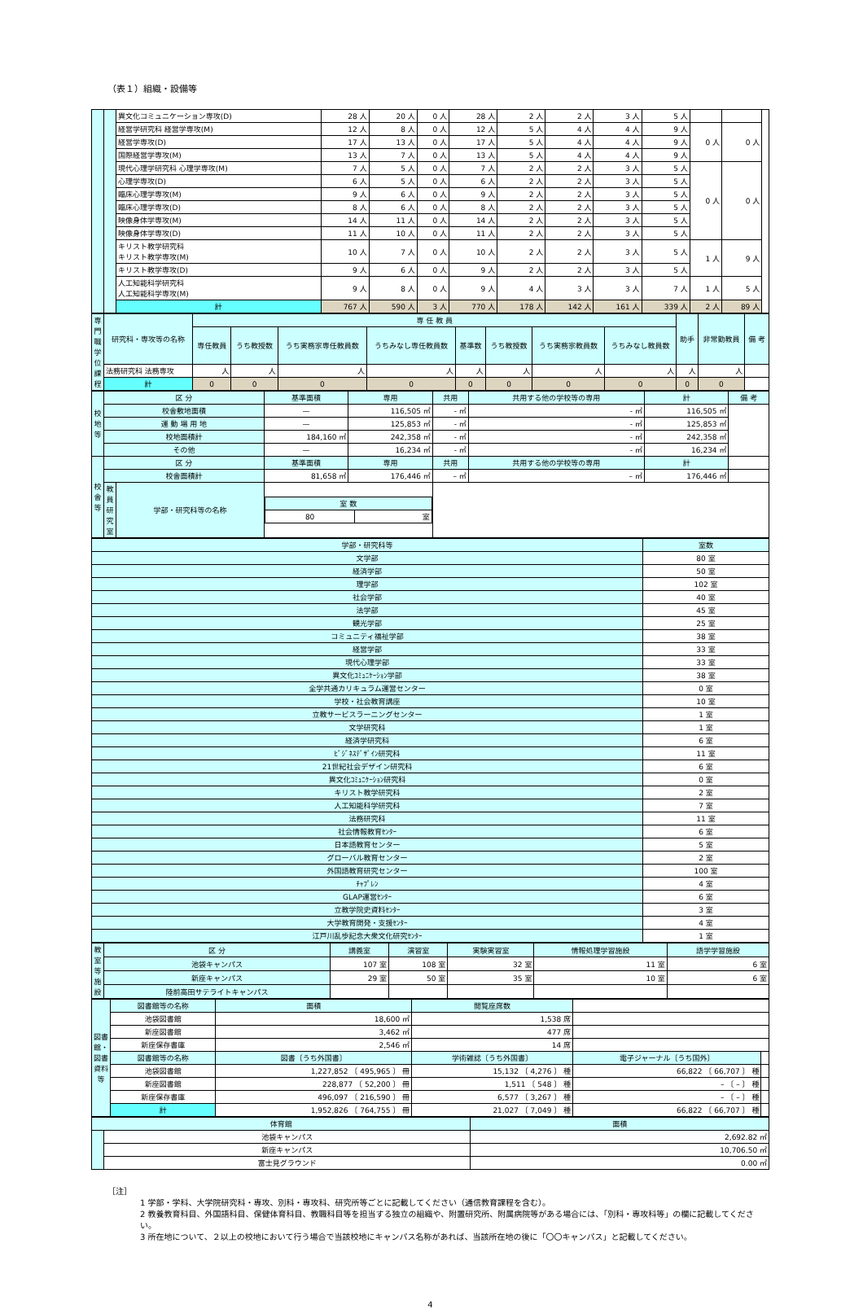（表１）組織・設備等
| | | 異文化コミュニケーション専攻(D) | 28 人 | 20 人 | 0 人 | 28 人 | 2 人 | 2 人 | 3 人 | 5 人 | | | |
| | | 経営学研究科 経営学専攻(M) | 12 人 | 8 人 | 0 人 | 12 人 | 5 人 | 4 人 | 4 人 | 9 人 | 0 人 | 0 人 | |
| | | 経営学専攻(D) | 17 人 | 13 人 | 0 人 | 17 人 | 5 人 | 4 人 | 4 人 | 9 人 | | | |
| | | 国際経営学専攻(M) | 13 人 | 7 人 | 0 人 | 13 人 | 5 人 | 4 人 | 4 人 | 9 人 | | | |
| | | 現代心理学研究科 心理学専攻(M) | 7 人 | 5 人 | 0 人 | 7 人 | 2 人 | 2 人 | 3 人 | 5 人 | 0 人 | 0 人 | |
| | | 心理学専攻(D) | 6 人 | 5 人 | 0 人 | 6 人 | 2 人 | 2 人 | 3 人 | 5 人 | | | |
| | | 臨床心理学専攻(M) | 9 人 | 6 人 | 0 人 | 9 人 | 2 人 | 2 人 | 3 人 | 5 人 | | | |
| | | 臨床心理学専攻(D) | 8 人 | 6 人 | 0 人 | 8 人 | 2 人 | 2 人 | 3 人 | 5 人 | | | |
| | | 映像身体学専攻(M) | 14 人 | 11 人 | 0 人 | 14 人 | 2 人 | 2 人 | 3 人 | 5 人 | | | |
| | | 映像身体学専攻(D) | 11 人 | 10 人 | 0 人 | 11 人 | 2 人 | 2 人 | 3 人 | 5 人 | | | |
| | | キリスト教学研究科 キリスト教学専攻(M) | 10 人 | 7 人 | 0 人 | 10 人 | 2 人 | 2 人 | 3 人 | 5 人 | 1 人 | 9 人 | |
| | | キリスト教学専攻(D) | 9 人 | 6 人 | 0 人 | 9 人 | 2 人 | 2 人 | 3 人 | 5 人 | | | |
| | | 人工知能科学研究科 人工知能科学専攻(M) | 9 人 | 8 人 | 0 人 | 9 人 | 4 人 | 3 人 | 3 人 | 7 人 | 1 人 | 5 人 | |
| | | 計 | 767 人 | 590 人 | 3 人 | 770 人 | 178 人 | 142 人 | 161 人 | 339 人 | 2 人 | 89 人 | |
| 専門職学位課程 | 研究科・専攻等の名称 | 専 任 教 員 | | | | | | | | 助手 | 非常勤教員 | 備 考 |
| | | 専任教員 | うち教授数 | うち実務家専任教員数 | うちみなし専任教員数 | 基準数 | うち教授数 | うち実務家教員数 | うちみなし教員数 | | | |
| | 法務研究科 法務専攻 | 人 | 人 | 人 | 人 | 人 | 人 | 人 | 人 | 人 | 人 | |
| | 計 | 0 | 0 | 0 | 0 | 0 | 0 | 0 | 0 | 0 | 0 | |
| 校地等 | 区 分 | | 基準面積 | 専用 | 共用 | 共用する他の学校等の専用 | 計 | 備 考 |
| | 校舎敷地面積 | | — | 116,505 ㎡ | - ㎡ | - ㎡ | 116,505 ㎡ | |
| | 運 動 場 用 地 | | — | 125,853 ㎡ | - ㎡ | - ㎡ | 125,853 ㎡ | |
| | 校地面積計 | | 184,160 ㎡ | 242,358 ㎡ | - ㎡ | - ㎡ | 242,358 ㎡ | |
| | その他 | | — | 16,234 ㎡ | - ㎡ | - ㎡ | 16,234 ㎡ | |
| 校舎等 | 区 分 | | 基準面積 | 専用 | 共用 | 共用する他の学校等の専用 | 計 | |
| | 校舎面積計 | | 81,658 ㎡ | 176,446 ㎡ | – ㎡ | – ㎡ | 176,446 ㎡ | |
| | 教員研究室 | 学部・研究科等の名称 | / 室 数 / / / 80 / 室 / | | | | | |
| 学部・研究科等 | 室数 |
| --- | --- |
| 文学部 | 80 室 |
| 経済学部 | 50 室 |
| 理学部 | 102 室 |
| 社会学部 | 40 室 |
| 法学部 | 45 室 |
| 観光学部 | 25 室 |
| コミュニティ福祉学部 | 38 室 |
| 経営学部 | 33 室 |
| 現代心理学部 | 33 室 |
| 異文化ｺﾐｭﾆｹｰｼｮﾝ学部 | 38 室 |
| 全学共通カリキュラム運営センター | 0 室 |
| 学校・社会教育講座 | 10 室 |
| 立教サービスラーニングセンター | 1 室 |
| 文学研究科 | 1 室 |
| 経済学研究科 | 6 室 |
| ﾋﾞｼﾞﾈｽﾃﾞｻﾞｲﾝ研究科 | 11 室 |
| 21世紀社会デザイン研究科 | 6 室 |
| 異文化ｺﾐｭﾆｹｰｼｮﾝ研究科 | 0 室 |
| キリスト教学研究科 | 2 室 |
| 人工知能科学研究科 | 7 室 |
| 法務研究科 | 11 室 |
| 社会情報教育ｾﾝﾀｰ | 6 室 |
| 日本語教育センター | 5 室 |
| グローバル教育センター | 2 室 |
| 外国語教育研究センター | 100 室 |
| ﾁｬﾌﾟﾚﾝ | 4 室 |
| GLAP運営ｾﾝﾀｰ | 6 室 |
| 立教学院史資料ｾﾝﾀｰ | 3 室 |
| 大学教育開発・支援ｾﾝﾀｰ | 4 室 |
| 江戸川乱歩記念大衆文化研究ｾﾝﾀｰ | 1 室 |
| 教室等施設 | 区 分 | 講義室 | 演習室 | 実験実習室 | 情報処理学習施設 | 語学学習施設 |
| | 池袋キャンパス | 107 室 | 108 室 | 32 室 | 11 室 | 6 室 |
| | 新座キャンパス | 29 室 | 50 室 | 35 室 | 10 室 | 6 室 |
| | 陸前高田サテライトキャンパス | | | | | |
| 図書館・図書資料等 | 図書館等の名称 | 面積 | 閲覧座席数 | | |
| | 池袋図書館 | 18,600 ㎡ | 1,538 席 | | |
| | 新座図書館 | 3,462 ㎡ | 477 席 | | |
| | 新座保存書庫 | 2,546 ㎡ | 14 席 | | |
| | 図書館等の名称 | 図書〔うち外国書〕 | 学術雑誌〔うち外国書〕 | 電子ジャーナル〔うち国外〕 | |
| | 池袋図書館 | 1,227,852 〔 495,965 〕 冊 | 15,132 〔 4,276 〕 種 | 66,822 〔 66,707 〕 種 | |
| | 新座図書館 | 228,877 〔 52,200 〕 冊 | 1,511 〔 548 〕 種 | – 〔 – 〕 種 | |
| | 新座保存書庫 | 496,097 〔 216,590 〕 冊 | 6,577 〔 3,267 〕 種 | – 〔 – 〕 種 | |
| | 計 | 1,952,826 〔 764,755 〕 冊 | 21,027 〔 7,049 〕 種 | 66,822 〔 66,707 〕 種 | |
| 体育館 | | 面積 |
| | 池袋キャンパス | 2,692.82 ㎡ |
| | 新座キャンパス | 10,706.50 ㎡ |
| | 富士見グラウンド | 0.00 ㎡ |
［注］
1 学部・学科、大学院研究科・専攻、別科・専攻科、研究所等ごとに記載してください（通信教育課程を含む）。
2 教養教育科目、外国語科目、保健体育科目、教職科目等を担当する独立の組織や、附置研究所、附属病院等がある場合には、「別科・専攻科等」の欄に記載してください。
3 所在地について、２以上の校地において行う場合で当該校地にキャンパス名称があれば、当該所在地の後に「〇〇キャンパス」と記載してください。
4